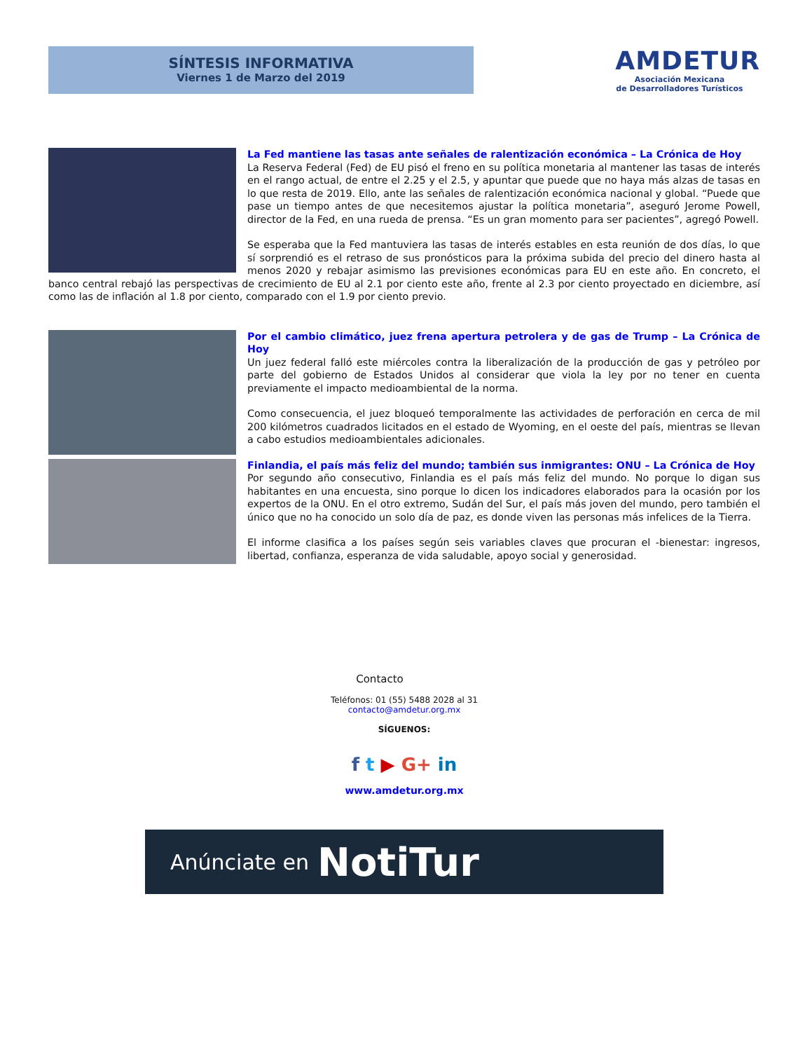SÍNTESIS INFORMATIVA
Viernes 1 de Marzo del 2019
AMDETUR
Asociación Mexicana
de Desarrolladores Turísticos
La Fed mantiene las tasas ante señales de ralentización económica – La Crónica de Hoy
La Reserva Federal (Fed) de EU pisó el freno en su política monetaria al mantener las tasas de interés en el rango actual, de entre el 2.25 y el 2.5, y apuntar que puede que no haya más alzas de tasas en lo que resta de 2019. Ello, ante las señales de ralentización económica nacional y global. “Puede que pase un tiempo antes de que necesitemos ajustar la política monetaria”, aseguró Jerome Powell, director de la Fed, en una rueda de prensa. “Es un gran momento para ser pacientes”, agregó Powell.
Se esperaba que la Fed mantuviera las tasas de interés estables en esta reunión de dos días, lo que sí sorprendió es el retraso de sus pronósticos para la próxima subida del precio del dinero hasta al menos 2020 y rebajar asimismo las previsiones económicas para EU en este año. En concreto, el banco central rebajó las perspectivas de crecimiento de EU al 2.1 por ciento este año, frente al 2.3 por ciento proyectado en diciembre, así como las de inflación al 1.8 por ciento, comparado con el 1.9 por ciento previo.
Por el cambio climático, juez frena apertura petrolera y de gas de Trump – La Crónica de Hoy
Un juez federal falló este miércoles contra la liberalización de la producción de gas y petróleo por parte del gobierno de Estados Unidos al considerar que viola la ley por no tener en cuenta previamente el impacto medioambiental de la norma.
Como consecuencia, el juez bloqueó temporalmente las actividades de perforación en cerca de mil 200 kilómetros cuadrados licitados en el estado de Wyoming, en el oeste del país, mientras se llevan a cabo estudios medioambientales adicionales.
Finlandia, el país más feliz del mundo; también sus inmigrantes: ONU – La Crónica de Hoy
Por segundo año consecutivo, Finlandia es el país más feliz del mundo. No porque lo digan sus habitantes en una encuesta, sino porque lo dicen los indicadores elaborados para la ocasión por los expertos de la ONU. En el otro extremo, Sudán del Sur, el país más joven del mundo, pero también el único que no ha conocido un solo día de paz, es donde viven las personas más infelices de la Tierra.
El informe clasifica a los países según seis variables claves que procuran el -bienestar: ingresos, libertad, confianza, esperanza de vida saludable, apoyo social y generosidad.
Contacto
Teléfonos: 01 (55) 5488 2028 al 31
contacto@amdetur.org.mx
SÍGUENOS:
f t ▶ G+ in
www.amdetur.org.mx
Anúnciate en NotiTur